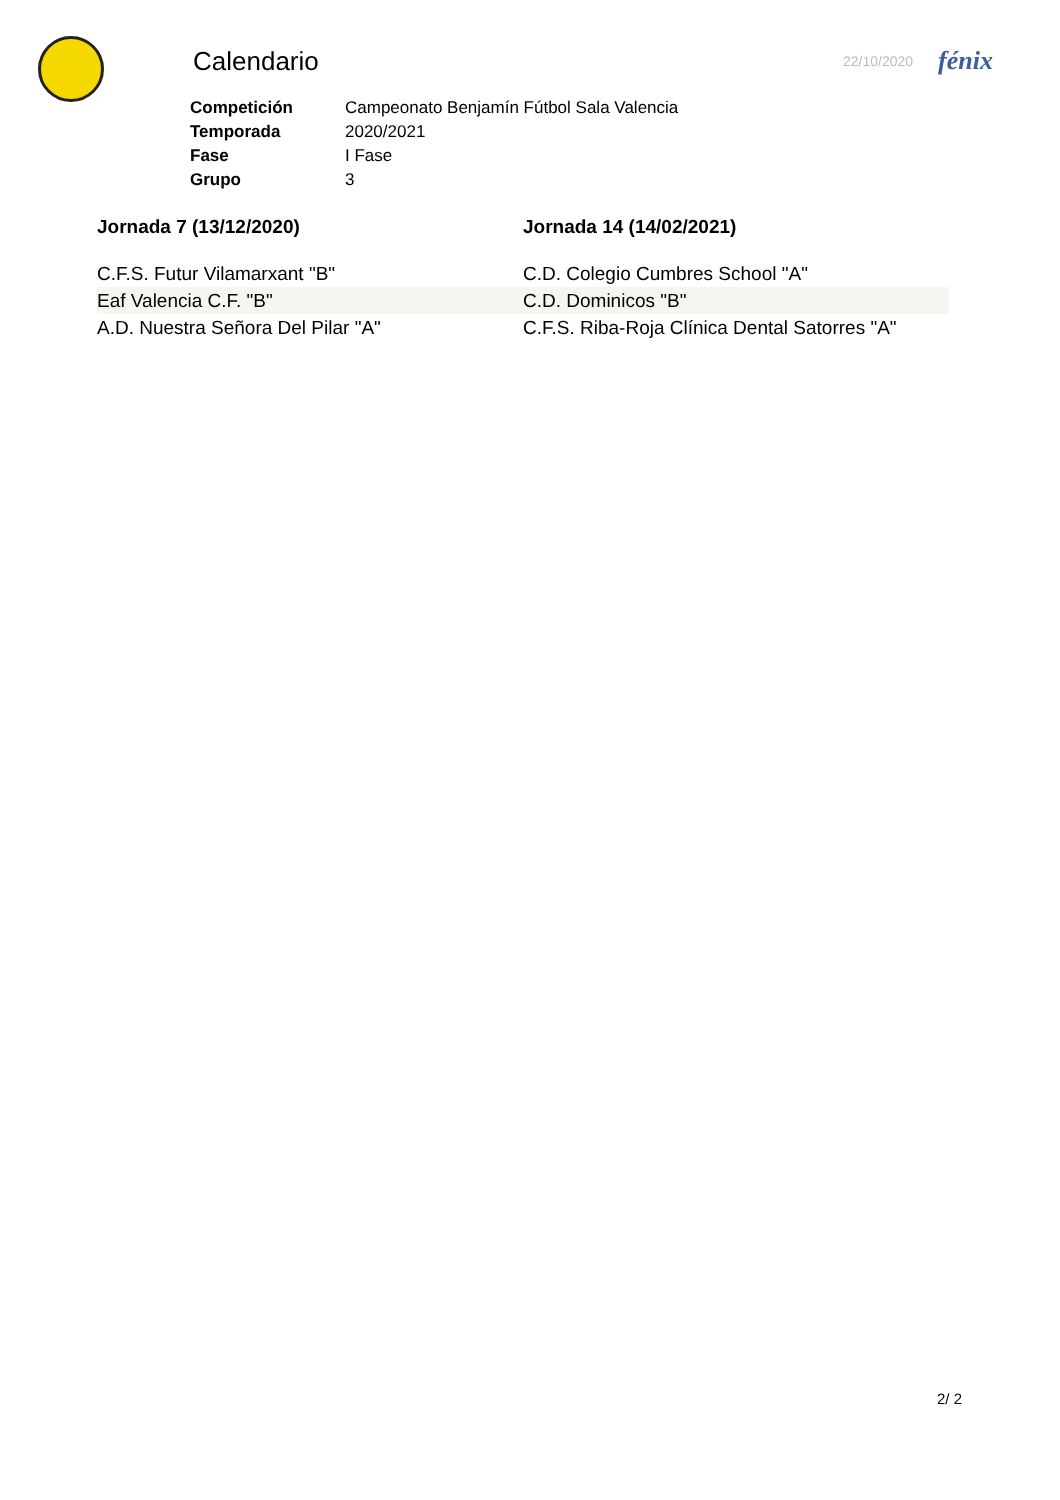Calendario
22/10/2020
fénix
| Competición | Campeonato Benjamín Fútbol Sala Valencia |
| Temporada | 2020/2021 |
| Fase | I Fase |
| Grupo | 3 |
Jornada 7 (13/12/2020)
C.F.S. Futur Vilamarxant "B"
Eaf Valencia C.F. "B"
A.D. Nuestra Señora Del Pilar "A"
Jornada 14 (14/02/2021)
C.D. Colegio Cumbres School "A"
C.D. Dominicos "B"
C.F.S. Riba-Roja Clínica Dental Satorres "A"
2/ 2